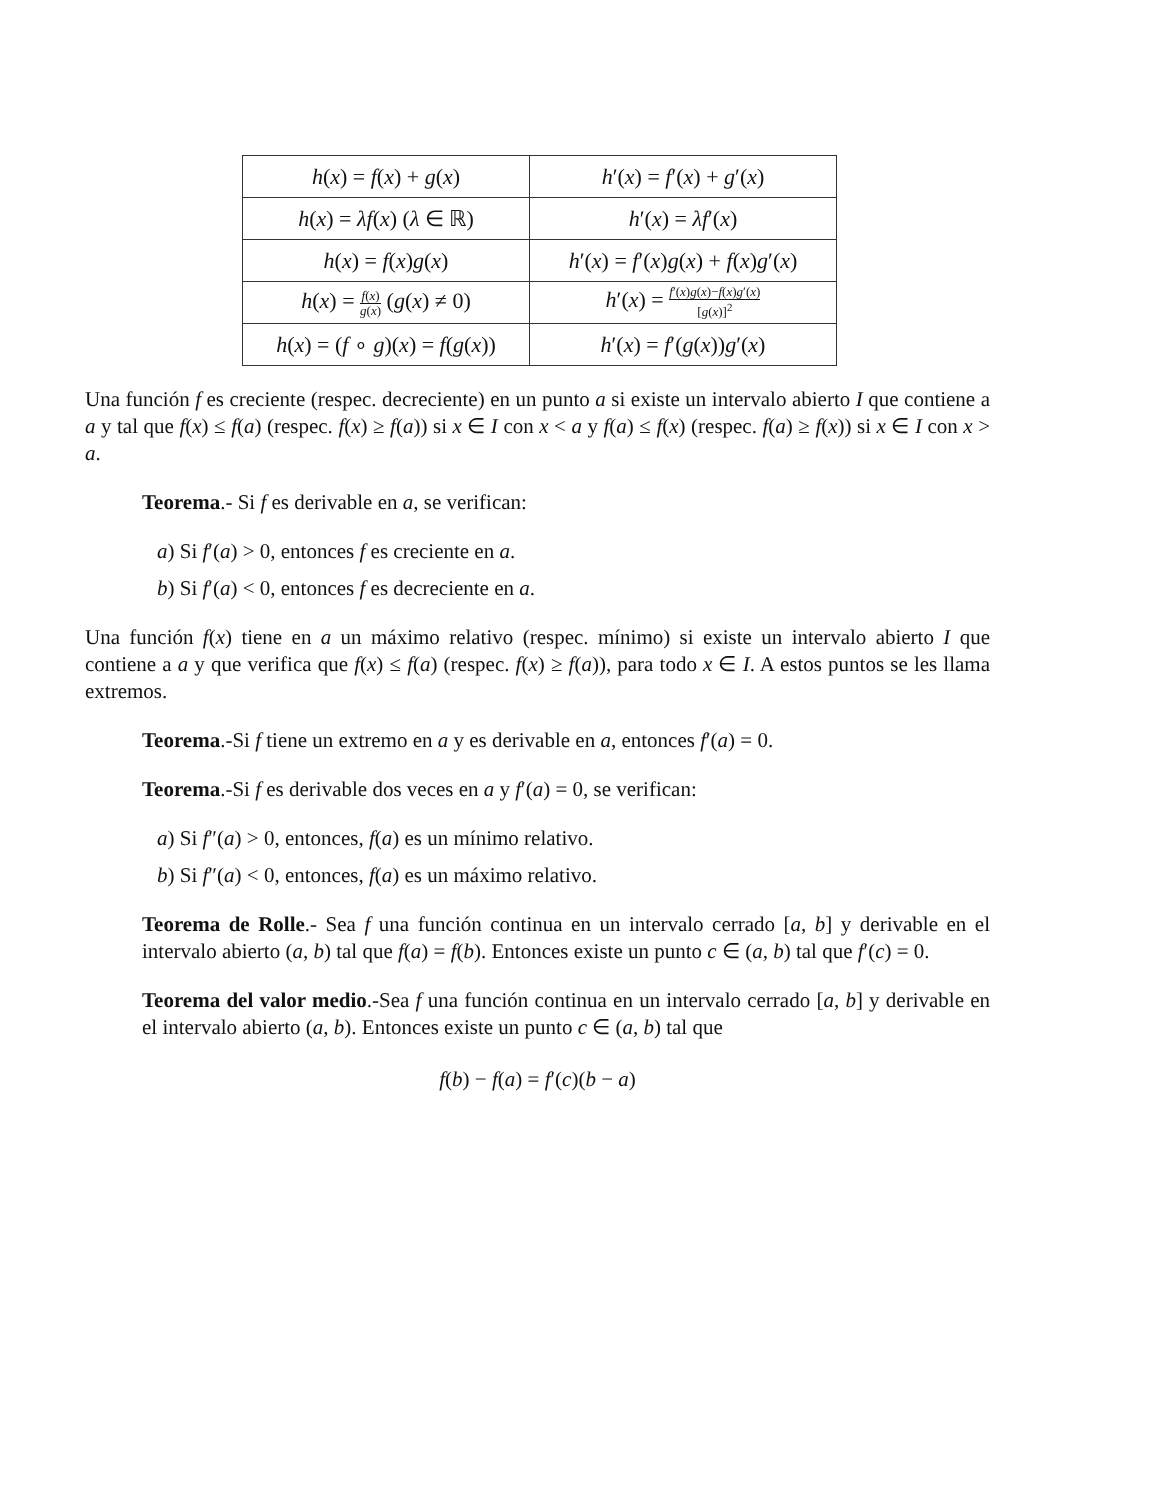| h ( x ) = f ( x ) + g ( x ) | h ′( x ) = f ′( x ) + g ′( x ) |
| h ( x ) = λf ( x ) ( λ ∈ ℝ) | h ′( x ) = λf ′( x ) |
| h ( x ) = f ( x ) g ( x ) | h ′( x ) = f ′( x ) g ( x ) + f ( x ) g ′( x ) |
| h ( x ) = f ( x ) g ( x ) ( g ( x ) ≠ 0) | h ′( x ) = f ′( x ) g ( x )− f ( x ) g ′( x ) [ g ( x )]<sup>2</sup> |
| h ( x ) = ( f ∘ g )( x ) = f ( g ( x )) | h ′( x ) = f ′( g ( x )) g ′( x ) |
Una función f es creciente (respec. decreciente) en un punto a si existe un intervalo abierto I que contiene a a y tal que f(x) ≤ f(a) (respec. f(x) ≥ f(a)) si x ∈ I con x < a y f(a) ≤ f(x) (respec. f(a) ≥ f(x)) si x ∈ I con x > a.
Teorema.- Si f es derivable en a, se verifican:
a) Si f′(a) > 0, entonces f es creciente en a.
b) Si f′(a) < 0, entonces f es decreciente en a.
Una función f(x) tiene en a un máximo relativo (respec. mínimo) si existe un intervalo abierto I que contiene a a y que verifica que f(x) ≤ f(a) (respec. f(x) ≥ f(a)), para todo x ∈ I. A estos puntos se les llama extremos.
Teorema.-Si f tiene un extremo en a y es derivable en a, entonces f′(a) = 0.
Teorema.-Si f es derivable dos veces en a y f′(a) = 0, se verifican:
a) Si f″(a) > 0, entonces, f(a) es un mínimo relativo.
b) Si f″(a) < 0, entonces, f(a) es un máximo relativo.
Teorema de Rolle.- Sea f una función continua en un intervalo cerrado [a, b] y derivable en el intervalo abierto (a, b) tal que f(a) = f(b). Entonces existe un punto c ∈ (a, b) tal que f′(c) = 0.
Teorema del valor medio.-Sea f una función continua en un intervalo cerrado [a, b] y derivable en el intervalo abierto (a, b). Entonces existe un punto c ∈ (a, b) tal que
f(b) − f(a) = f′(c)(b − a)